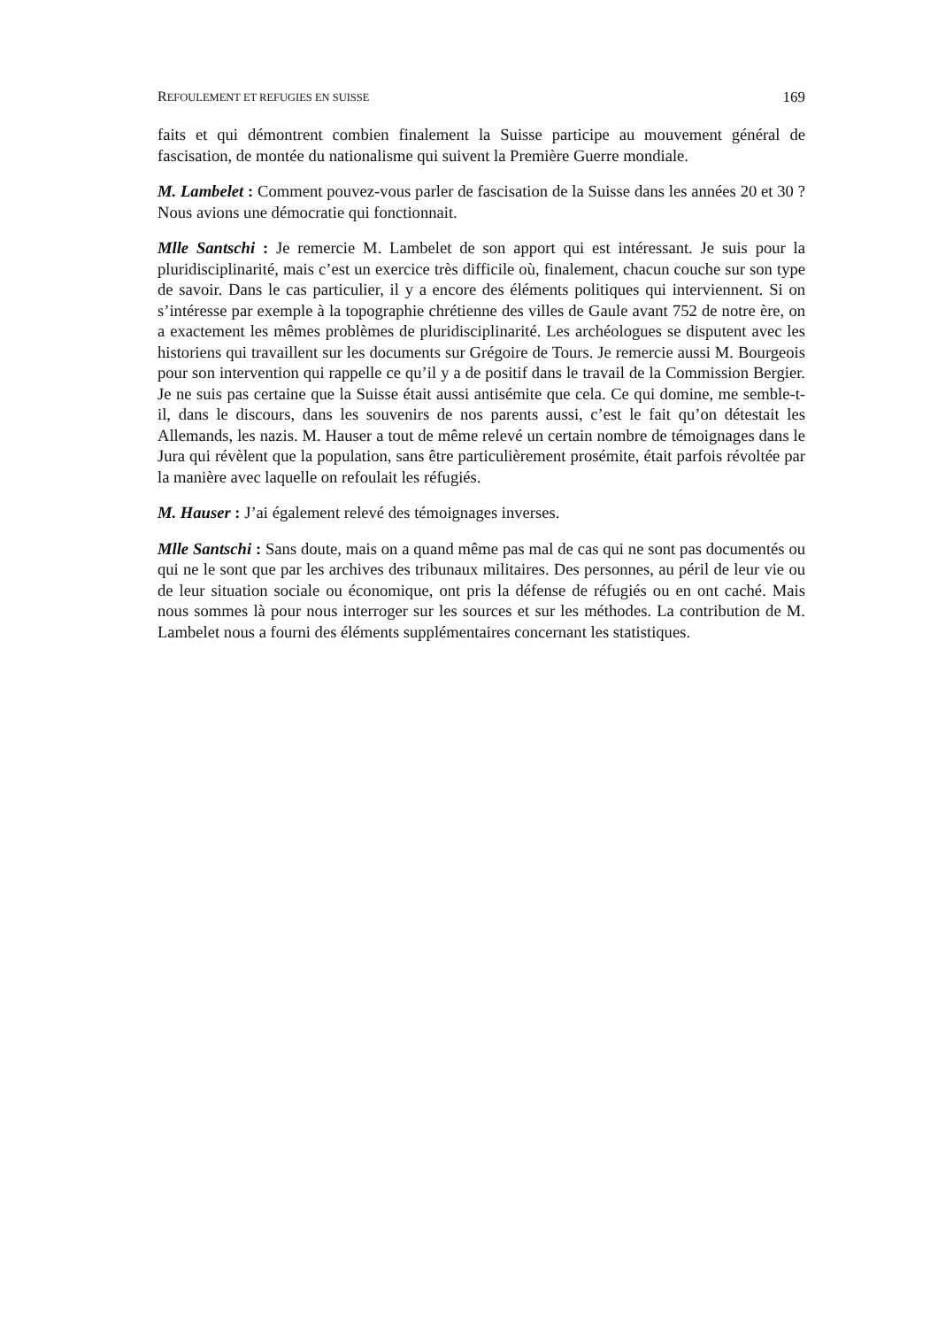REFOULEMENT ET REFUGIES EN SUISSE 169
faits et qui démontrent combien finalement la Suisse participe au mouvement général de fascisation, de montée du nationalisme qui suivent la Première Guerre mondiale.
M. Lambelet : Comment pouvez-vous parler de fascisation de la Suisse dans les années 20 et 30 ? Nous avions une démocratie qui fonctionnait.
Mlle Santschi : Je remercie M. Lambelet de son apport qui est intéressant. Je suis pour la pluridisciplinarité, mais c’est un exercice très difficile où, finalement, chacun couche sur son type de savoir. Dans le cas particulier, il y a encore des éléments politiques qui interviennent. Si on s’intéresse par exemple à la topographie chrétienne des villes de Gaule avant 752 de notre ère, on a exactement les mêmes problèmes de pluridisciplinarité. Les archéologues se disputent avec les historiens qui travaillent sur les documents sur Grégoire de Tours. Je remercie aussi M. Bourgeois pour son intervention qui rappelle ce qu’il y a de positif dans le travail de la Commission Bergier. Je ne suis pas certaine que la Suisse était aussi antisémite que cela. Ce qui domine, me semble-t-il, dans le discours, dans les souvenirs de nos parents aussi, c’est le fait qu’on détestait les Allemands, les nazis. M. Hauser a tout de même relevé un certain nombre de témoignages dans le Jura qui révèlent que la population, sans être particulièrement prosémite, était parfois révoltée par la manière avec laquelle on refoulait les réfugiés.
M. Hauser : J’ai également relevé des témoignages inverses.
Mlle Santschi : Sans doute, mais on a quand même pas mal de cas qui ne sont pas documentés ou qui ne le sont que par les archives des tribunaux militaires. Des personnes, au péril de leur vie ou de leur situation sociale ou économique, ont pris la défense de réfugiés ou en ont caché. Mais nous sommes là pour nous interroger sur les sources et sur les méthodes. La contribution de M. Lambelet nous a fourni des éléments supplémentaires concernant les statistiques.